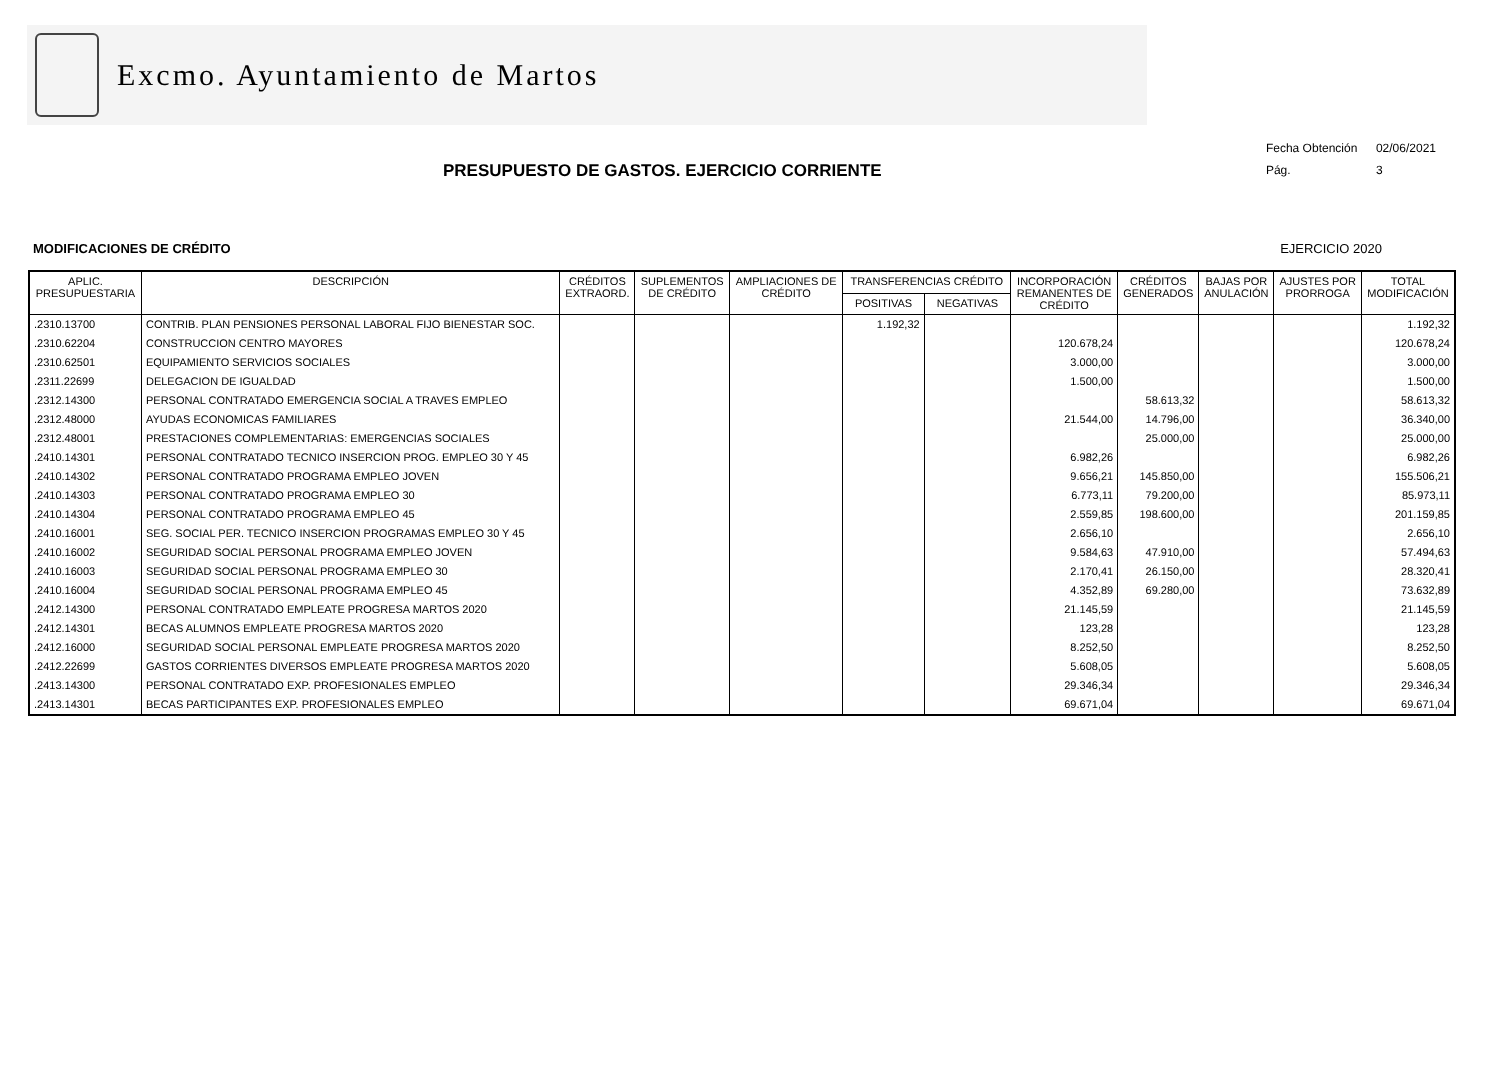Excmo. Ayuntamiento de Martos
PRESUPUESTO DE GASTOS. EJERCICIO CORRIENTE
Fecha Obtención 02/06/2021
Pág. 3
MODIFICACIONES DE CRÉDITO EJERCICIO 2020
| APLIC. PRESUPUESTARIA | DESCRIPCIÓN | CRÉDITOS EXTRAORD. | SUPLEMENTOS DE CRÉDITO | AMPLIACIONES DE CRÉDITO | TRANSFERENCIAS CRÉDITO | | INCORPORACIÓN REMANENTES DE CRÉDITO | CRÉDITOS GENERADOS | BAJAS POR ANULACIÓN | AJUSTES POR PRORROGA | TOTAL MODIFICACIÓN |
| --- | --- | --- | --- | --- | --- | --- | --- | --- | --- | --- | --- |
| | | | | | POSITIVAS | NEGATIVAS | | | | | |
| .2310.13700 | CONTRIB. PLAN PENSIONES PERSONAL LABORAL FIJO BIENESTAR SOC. | | | | 1.192,32 | | | | | | 1.192,32 |
| .2310.62204 | CONSTRUCCION CENTRO MAYORES | | | | | | 120.678,24 | | | | 120.678,24 |
| .2310.62501 | EQUIPAMIENTO SERVICIOS SOCIALES | | | | | | 3.000,00 | | | | 3.000,00 |
| .2311.22699 | DELEGACION DE IGUALDAD | | | | | | 1.500,00 | | | | 1.500,00 |
| .2312.14300 | PERSONAL CONTRATADO EMERGENCIA SOCIAL A TRAVES EMPLEO | | | | | | | 58.613,32 | | | 58.613,32 |
| .2312.48000 | AYUDAS ECONOMICAS FAMILIARES | | | | | | 21.544,00 | 14.796,00 | | | 36.340,00 |
| .2312.48001 | PRESTACIONES COMPLEMENTARIAS: EMERGENCIAS SOCIALES | | | | | | | 25.000,00 | | | 25.000,00 |
| .2410.14301 | PERSONAL CONTRATADO TECNICO INSERCION PROG. EMPLEO 30 Y 45 | | | | | | 6.982,26 | | | | 6.982,26 |
| .2410.14302 | PERSONAL CONTRATADO PROGRAMA EMPLEO JOVEN | | | | | | 9.656,21 | 145.850,00 | | | 155.506,21 |
| .2410.14303 | PERSONAL CONTRATADO PROGRAMA EMPLEO 30 | | | | | | 6.773,11 | 79.200,00 | | | 85.973,11 |
| .2410.14304 | PERSONAL CONTRATADO PROGRAMA EMPLEO 45 | | | | | | 2.559,85 | 198.600,00 | | | 201.159,85 |
| .2410.16001 | SEG. SOCIAL PER. TECNICO INSERCION PROGRAMAS EMPLEO 30 Y 45 | | | | | | 2.656,10 | | | | 2.656,10 |
| .2410.16002 | SEGURIDAD SOCIAL PERSONAL PROGRAMA EMPLEO JOVEN | | | | | | 9.584,63 | 47.910,00 | | | 57.494,63 |
| .2410.16003 | SEGURIDAD SOCIAL PERSONAL PROGRAMA EMPLEO 30 | | | | | | 2.170,41 | 26.150,00 | | | 28.320,41 |
| .2410.16004 | SEGURIDAD SOCIAL PERSONAL PROGRAMA EMPLEO 45 | | | | | | 4.352,89 | 69.280,00 | | | 73.632,89 |
| .2412.14300 | PERSONAL CONTRATADO EMPLEATE PROGRESA MARTOS 2020 | | | | | | 21.145,59 | | | | 21.145,59 |
| .2412.14301 | BECAS ALUMNOS EMPLEATE PROGRESA MARTOS 2020 | | | | | | 123,28 | | | | 123,28 |
| .2412.16000 | SEGURIDAD SOCIAL PERSONAL EMPLEATE PROGRESA MARTOS 2020 | | | | | | 8.252,50 | | | | 8.252,50 |
| .2412.22699 | GASTOS CORRIENTES DIVERSOS EMPLEATE PROGRESA MARTOS 2020 | | | | | | 5.608,05 | | | | 5.608,05 |
| .2413.14300 | PERSONAL CONTRATADO EXP. PROFESIONALES EMPLEO | | | | | | 29.346,34 | | | | 29.346,34 |
| .2413.14301 | BECAS PARTICIPANTES EXP. PROFESIONALES EMPLEO | | | | | | 69.671,04 | | | | 69.671,04 |